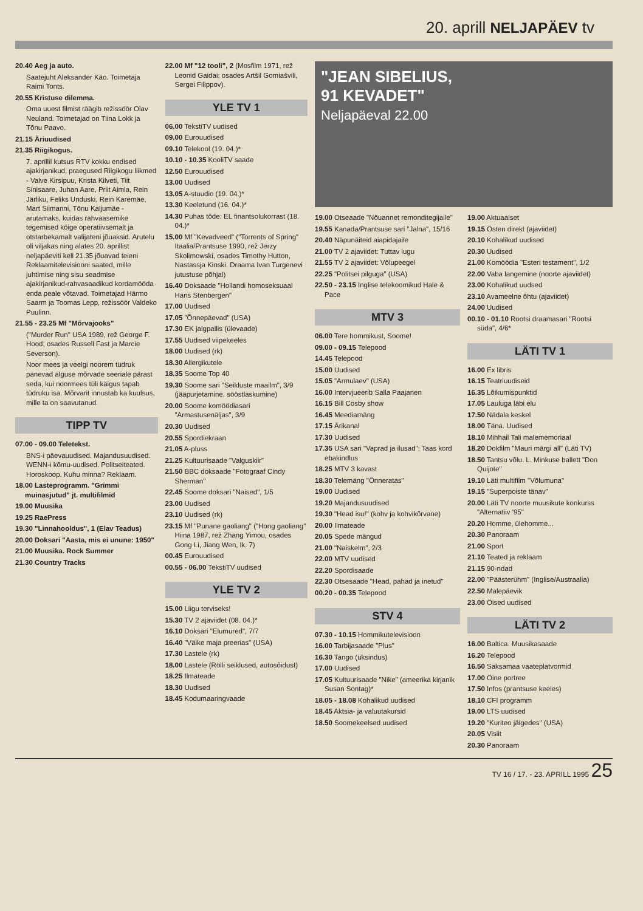20. aprill NELJAPÄEV tv
20.40 Aeg ja auto.
Saatejuht Aleksander Käo. Toimetaja Raimi Tonts.
20.55 Kristuse dilemma.
Oma uuest filmist räägib režissöör Olav Neuland. Toimetajad on Tiina Lokk ja Tõnu Paavo.
21.15 Äriuudised
21.35 Riigikogus.
7. aprillil kutsus RTV kokku endised ajakirjanikud, praegused Riigikogu liikmed - Valve Kirsipuu, Krista Kilveti, Tiit Sinisaare, Juhan Aare, Priit Aimla, Rein Järliku, Feliks Unduski, Rein Karemäe, Mart Siimanni, Tõnu Kaljumäe - arutamaks, kuidas rahvaasemike tegemised kõige operatiivsemalt ja otstarbekamalt valijateni jõuaksid. Arutelu oli viljakas ning alates 20. aprillist neljapäeviti kell 21.35 jõuavad teieni Reklaamitelevisiooni saated, mille juhtimise ning sisu seadmise ajakirjanikud-rahvasaadikud kordamööda enda peale võtavad. Toimetajad Härmo Saarm ja Toomas Lepp, režissöör Valdeko Puulinn.
21.55 - 23.25 Mf "Mõrvajooks"
("Murder Run" USA 1989, rež George F. Hood; osades Russell Fast ja Marcie Severson).
Noor mees ja veelgi noorem tüdruk panevad alguse mõrvade seeriale pärast seda, kui noormees tüli käigus tapab tüdruku isa. Mõrvarit innustab ka kuulsus, mille ta on saavutanud.
TIPP TV
07.00 - 09.00 Teletekst.
BNS-i päevauudised. Majandusuudised. WENN-i kõmu-uudised. Politseiteated. Horoskoop. Kuhu minna? Reklaam.
18.00 Lasteprogramm. "Grimmi muinasjutud" jt. multifilmid
19.00 Muusika
19.25 RaePress
19.30 "Linnahooldus", 1 (Elav Teadus)
20.00 Doksari "Aasta, mis ei unune: 1950"
21.00 Muusika. Rock Summer
21.30 Country Tracks
22.00 Mf "12 tooli", 2 (Mosfilm 1971, rež Leonid Gaidai; osades Artšil Gomiašvili, Sergei Filippov).
YLE TV 1
06.00 TekstiTV uudised
09.00 Eurouudised
09.10 Telekool (19. 04.)*
10.10 - 10.35 KooliTV saade
12.50 Eurouudised
13.00 Uudised
13.05 A-stuudio (19. 04.)*
13.30 Keeletund (16. 04.)*
14.30 Puhas tõde: EL finantsolukorrast (18. 04.)*
15.00 Mf "Kevadveed" ("Torrents of Spring" Itaalia/Prantsuse 1990, rež Jerzy Skolimowski, osades Timothy Hutton, Nastassja Kinski. Draama Ivan Turgenevi jutustuse põhjal)
16.40 Doksaade "Hollandi homoseksuaal Hans Stenbergen"
17.00 Uudised
17.05 "Õnnepäevad" (USA)
17.30 EK jalgpallis (ülevaade)
17.55 Uudised viipekeeles
18.00 Uudised (rk)
18.30 Allergikutele
18.35 Soome Top 40
19.30 Soome sari "Seikluste maailm", 3/9 (jääpurjetamine, sööstlaskumine)
20.00 Soome komöödiasari "Armastusenäljas", 3/9
20.30 Uudised
20.55 Spordiekraan
21.05 A-pluss
21.25 Kultuurisaade "Valguskiir"
21.50 BBC doksaade "Fotograaf Cindy Sherman"
22.45 Soome doksari "Naised", 1/5
23.00 Uudised
23.10 Uudised (rk)
23.15 Mf "Punane gaoliang" ("Hong gaoliang" Hiina 1987, rež Zhang Yimou, osades Gong Li, Jiang Wen, lk. 7)
00.45 Eurouudised
00.55 - 06.00 TekstiTV uudised
YLE TV 2
15.00 Liigu terviseks!
15.30 TV 2 ajaviidet (08. 04.)*
16.10 Doksari "Elumured", 7/7
16.40 "Väike maja preerias" (USA)
17.30 Lastele (rk)
18.00 Lastele (Rölli seiklused, autosõidust)
18.25 Ilmateade
18.30 Uudised
18.45 Kodumaaringvaade
"JEAN SIBELIUS,
91 KEVADET"
Neljapäeval 22.00
19.00 Otseaade "Nõuannet remonditegijaile"
19.55 Kanada/Prantsuse sari "Jalna", 15/16
20.40 Näpunäiteid aiapidajaile
21.00 TV 2 ajaviidet: Tuttav lugu
21.55 TV 2 ajaviidet: Võlupeegel
22.25 "Politsei pilguga" (USA)
22.50 - 23.15 Inglise telekoomikud Hale & Pace
MTV 3
06.00 Tere hommikust, Soome!
09.00 - 09.15 Telepood
14.45 Telepood
15.00 Uudised
15.05 "Armulaev" (USA)
16.00 Intervjueerib Salla Paajanen
16.15 Bill Cosby show
16.45 Meediamäng
17.15 Ärikanal
17.30 Uudised
17.35 USA sari "Vaprad ja ilusad": Taas kord ebakindlus
18.25 MTV 3 kavast
18.30 Telemäng "Õnneratas"
19.00 Uudised
19.20 Majandusuudised
19.30 "Head isu!" (kohv ja kohvikõrvane)
20.00 Ilmateade
20.05 Spede mängud
21.00 "Naiskelm", 2/3
22.00 MTV uudised
22.20 Spordisaade
22.30 Otsesaade "Head, pahad ja inetud"
00.20 - 00.35 Telepood
STV 4
07.30 - 10.15 Hommikutelevisioon
16.00 Tarbijasaade "Plus"
16.30 Tango (üksindus)
17.00 Uudised
17.05 Kultuurisaade "Nike" (ameerika kirjanik Susan Sontag)*
18.05 - 18.08 Kohalikud uudised
18.45 Aktsia- ja valuutakursid
18.50 Soomekeelsed uudised
19.00 Aktuaalset
19.15 Östen direkt (ajaviidet)
20.10 Kohalikud uudised
20.30 Uudised
21.00 Komöödia "Esteri testament", 1/2
22.00 Vaba langemine (noorte ajaviidet)
23.00 Kohalikud uudsed
23.10 Avameelne õhtu (ajaviidet)
24.00 Uudised
00.10 - 01.10 Rootsi draamasari "Rootsi süda", 4/6*
LÄTI TV 1
16.00 Ex libris
16.15 Teatriuudiseid
16.35 Lõikumispunktid
17.05 Lauluga läbi elu
17.50 Nädala keskel
18.00 Täna. Uudised
18.10 Mihhail Tali malememoriaal
18.20 Dokfilm "Mauri märgi all" (Läti TV)
18.50 Tantsu võlu. L. Minkuse ballett "Don Quijote"
19.10 Läti multifilm "Võlumuna"
19.15 "Superpoiste tänav"
20.00 Läti TV noorte muusikute konkurss "Alternatiiv '95"
20.20 Homme, ülehomme...
20.30 Panoraam
21.00 Sport
21.10 Teated ja reklaam
21.15 90-ndad
22.00 "Päästerühm" (Inglise/Austraalia)
22.50 Malepäevik
23.00 Öised uudised
LÄTI TV 2
16.00 Baltica. Muusikasaade
16.20 Telepood
16.50 Saksamaa vaateplatvormid
17.00 Öine portree
17.50 Infos (prantsuse keeles)
18.10 CFI programm
19.00 LTS uudised
19.20 "Kuriteo jälgedes" (USA)
20.05 Visiit
20.30 Panoraam
TV 16 / 17. - 23. APRILL 1995 25